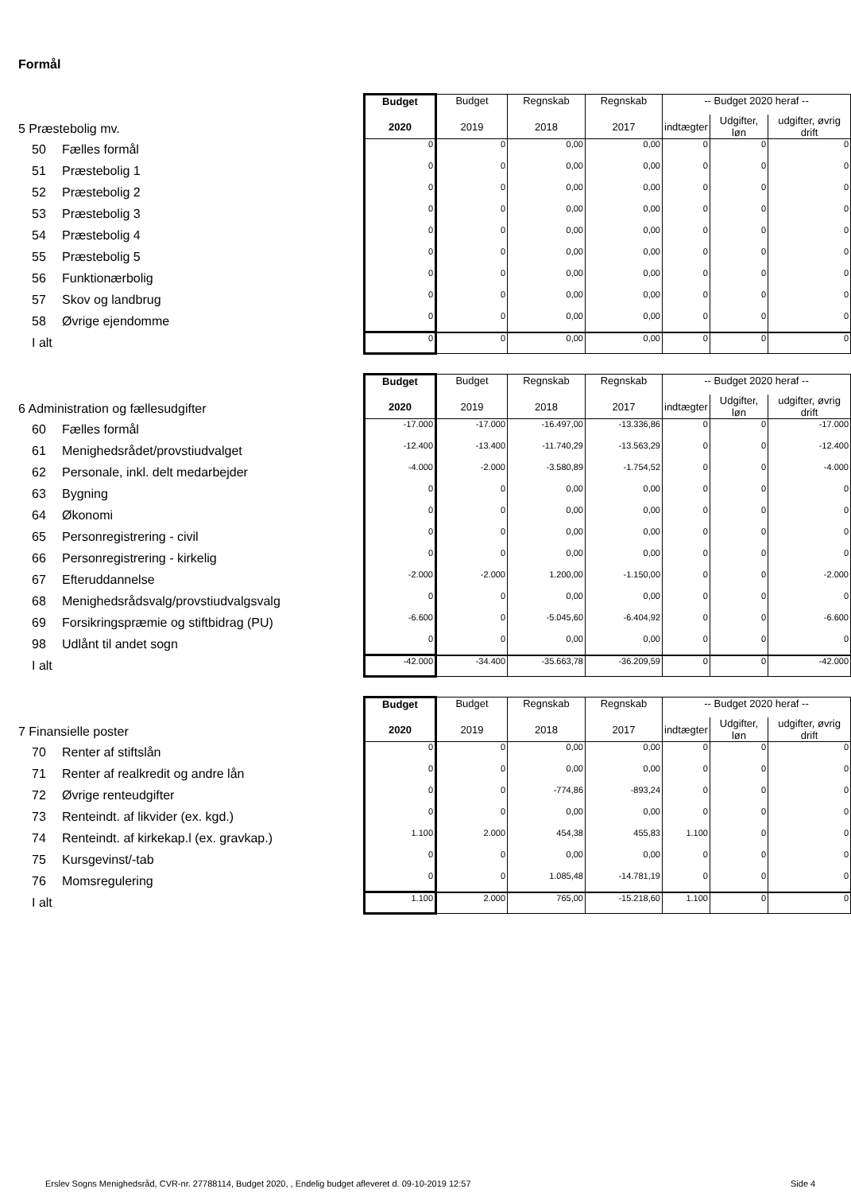Formål
| 5 Præstebolig mv. | Budget | Budget | Regnskab | Regnskab | -- Budget 2020 heraf -- | | |
| | 2020 | 2019 | 2018 | 2017 | indtægter | Udgifter, løn | udgifter, øvrig drift |
| 50 Fælles formål | 0 | 0 | 0,00 | 0,00 | 0 | 0 | 0 |
| 51 Præstebolig 1 | 0 | 0 | 0,00 | 0,00 | 0 | 0 | 0 |
| 52 Præstebolig 2 | 0 | 0 | 0,00 | 0,00 | 0 | 0 | 0 |
| 53 Præstebolig 3 | 0 | 0 | 0,00 | 0,00 | 0 | 0 | 0 |
| 54 Præstebolig 4 | 0 | 0 | 0,00 | 0,00 | 0 | 0 | 0 |
| 55 Præstebolig 5 | 0 | 0 | 0,00 | 0,00 | 0 | 0 | 0 |
| 56 Funktionærbolig | 0 | 0 | 0,00 | 0,00 | 0 | 0 | 0 |
| 57 Skov og landbrug | 0 | 0 | 0,00 | 0,00 | 0 | 0 | 0 |
| 58 Øvrige ejendomme | 0 | 0 | 0,00 | 0,00 | 0 | 0 | 0 |
| I alt | 0 | 0 | 0,00 | 0,00 | 0 | 0 | 0 |
| 6 Administration og fællesudgifter | Budget | Budget | Regnskab | Regnskab | -- Budget 2020 heraf -- | | |
| | 2020 | 2019 | 2018 | 2017 | indtægter | Udgifter, løn | udgifter, øvrig drift |
| 60 Fælles formål | -17.000 | -17.000 | -16.497,00 | -13.336,86 | 0 | 0 | -17.000 |
| 61 Menighedsrådet/provstiudvalget | -12.400 | -13.400 | -11.740,29 | -13.563,29 | 0 | 0 | -12.400 |
| 62 Personale, inkl. delt medarbejder | -4.000 | -2.000 | -3.580,89 | -1.754,52 | 0 | 0 | -4.000 |
| 63 Bygning | 0 | 0 | 0,00 | 0,00 | 0 | 0 | 0 |
| 64 Økonomi | 0 | 0 | 0,00 | 0,00 | 0 | 0 | 0 |
| 65 Personregistrering - civil | 0 | 0 | 0,00 | 0,00 | 0 | 0 | 0 |
| 66 Personregistrering - kirkelig | 0 | 0 | 0,00 | 0,00 | 0 | 0 | 0 |
| 67 Efteruddannelse | -2.000 | -2.000 | 1.200,00 | -1.150,00 | 0 | 0 | -2.000 |
| 68 Menighedsrådsvalg/provstiudvalgsvalg | 0 | 0 | 0,00 | 0,00 | 0 | 0 | 0 |
| 69 Forsikringspræmie og stiftbidrag (PU) | -6.600 | 0 | -5.045,60 | -6.404,92 | 0 | 0 | -6.600 |
| 98 Udlånt til andet sogn | 0 | 0 | 0,00 | 0,00 | 0 | 0 | 0 |
| I alt | -42.000 | -34.400 | -35.663,78 | -36.209,59 | 0 | 0 | -42.000 |
| 7 Finansielle poster | Budget | Budget | Regnskab | Regnskab | -- Budget 2020 heraf -- | | |
| | 2020 | 2019 | 2018 | 2017 | indtægter | Udgifter, løn | udgifter, øvrig drift |
| 70 Renter af stiftslån | 0 | 0 | 0,00 | 0,00 | 0 | 0 | 0 |
| 71 Renter af realkredit og andre lån | 0 | 0 | 0,00 | 0,00 | 0 | 0 | 0 |
| 72 Øvrige renteudgifter | 0 | 0 | -774,86 | -893,24 | 0 | 0 | 0 |
| 73 Renteindt. af likvider (ex. kgd.) | 0 | 0 | 0,00 | 0,00 | 0 | 0 | 0 |
| 74 Renteindt. af kirkekap.l (ex. gravkap.) | 1.100 | 2.000 | 454,38 | 455,83 | 1.100 | 0 | 0 |
| 75 Kursgevinst/-tab | 0 | 0 | 0,00 | 0,00 | 0 | 0 | 0 |
| 76 Momsregulering | 0 | 0 | 1.085,48 | -14.781,19 | 0 | 0 | 0 |
| I alt | 1.100 | 2.000 | 765,00 | -15.218,60 | 1.100 | 0 | 0 |
Erslev Sogns Menighedsråd, CVR-nr. 27788114, Budget 2020, , Endelig budget afleveret d. 09-10-2019 12:57
Side 4